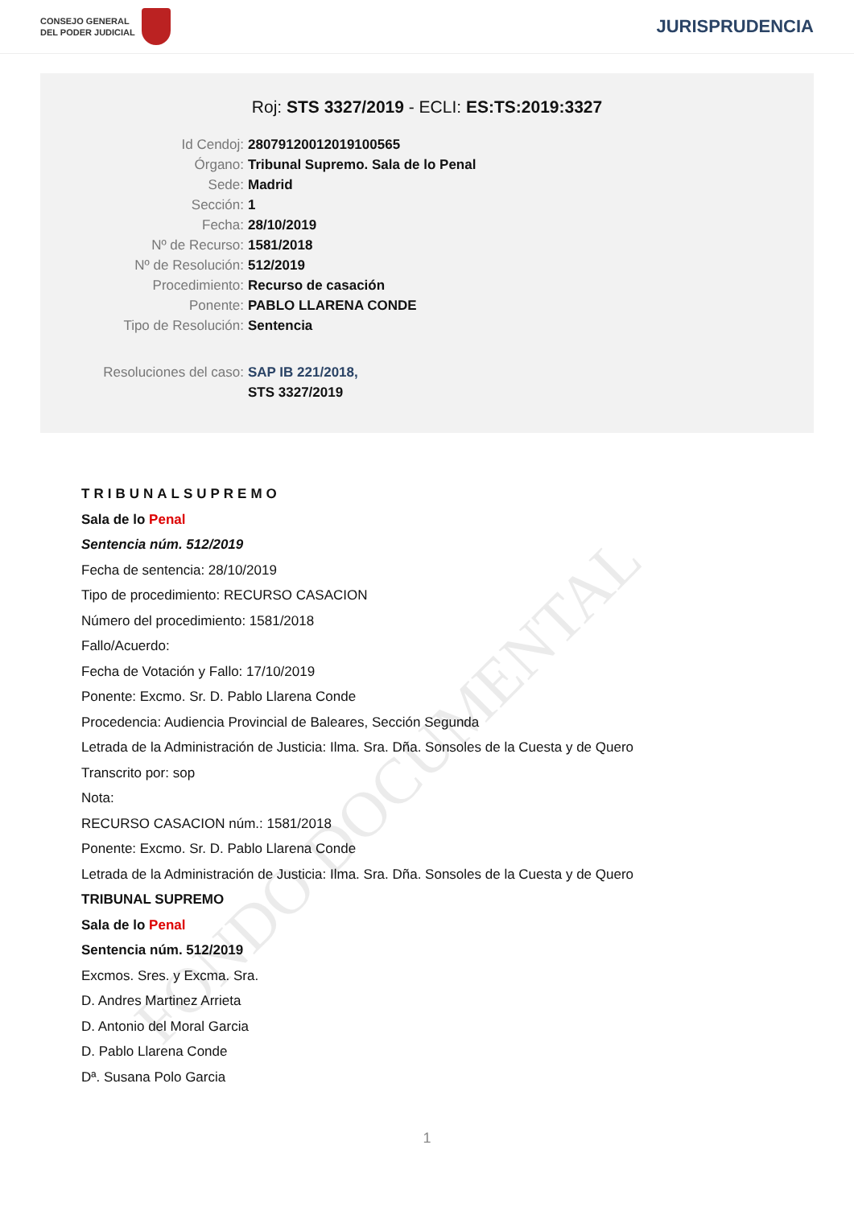CONSEJO GENERAL
DEL PODER JUDICIAL
JURISPRUDENCIA
Roj: STS 3327/2019 - ECLI: ES:TS:2019:3327
Id Cendoj: 28079120012019100565
Órgano: Tribunal Supremo. Sala de lo Penal
Sede: Madrid
Sección: 1
Fecha: 28/10/2019
Nº de Recurso: 1581/2018
Nº de Resolución: 512/2019
Procedimiento: Recurso de casación
Ponente: PABLO LLARENA CONDE
Tipo de Resolución: Sentencia
Resoluciones del caso: SAP IB 221/2018,
STS 3327/2019
FONDO DOCUMENTAL
TRIBUNALSUPREMO
Sala de lo Penal
Sentencia núm. 512/2019
Fecha de sentencia: 28/10/2019
Tipo de procedimiento: RECURSO CASACION
Número del procedimiento: 1581/2018
Fallo/Acuerdo:
Fecha de Votación y Fallo: 17/10/2019
Ponente: Excmo. Sr. D. Pablo Llarena Conde
Procedencia: Audiencia Provincial de Baleares, Sección Segunda
Letrada de la Administración de Justicia: Ilma. Sra. Dña. Sonsoles de la Cuesta y de Quero
Transcrito por: sop
Nota:
RECURSO CASACION núm.: 1581/2018
Ponente: Excmo. Sr. D. Pablo Llarena Conde
Letrada de la Administración de Justicia: Ilma. Sra. Dña. Sonsoles de la Cuesta y de Quero
TRIBUNAL SUPREMO
Sala de lo Penal
Sentencia núm. 512/2019
Excmos. Sres. y Excma. Sra.
D. Andres Martinez Arrieta
D. Antonio del Moral Garcia
D. Pablo Llarena Conde
Dª. Susana Polo Garcia
1